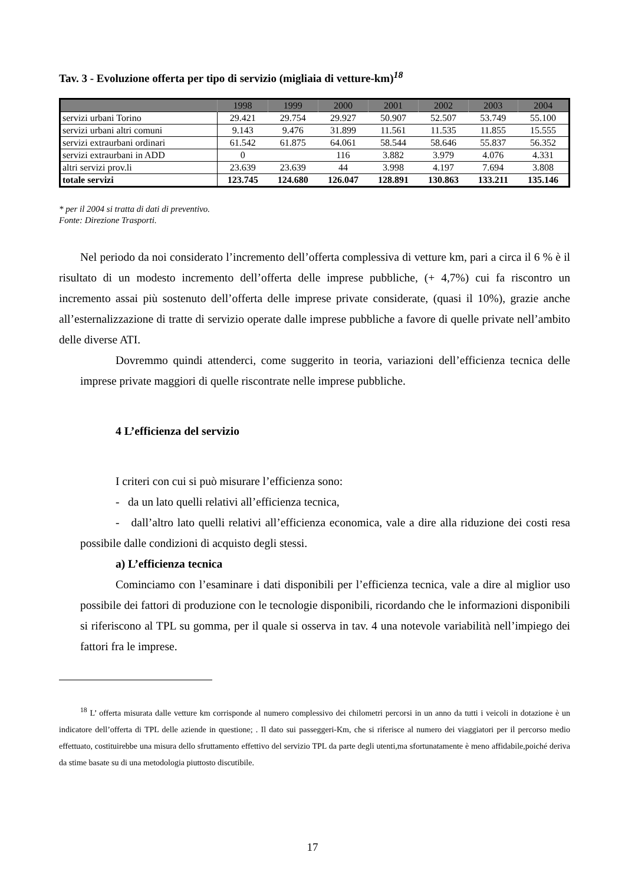Tav. 3 - Evoluzione offerta per tipo di servizio (migliaia di vetture-km)<sup>18</sup>
| | 1998 | 1999 | 2000 | 2001 | 2002 | 2003 | 2004 |
| --- | --- | --- | --- | --- | --- | --- | --- |
| servizi urbani Torino | 29.421 | 29.754 | 29.927 | 50.907 | 52.507 | 53.749 | 55.100 |
| servizi urbani altri comuni | 9.143 | 9.476 | 31.899 | 11.561 | 11.535 | 11.855 | 15.555 |
| servizi extraurbani ordinari | 61.542 | 61.875 | 64.061 | 58.544 | 58.646 | 55.837 | 56.352 |
| servizi extraurbani in ADD | 0 | | 116 | 3.882 | 3.979 | 4.076 | 4.331 |
| altri servizi prov.li | 23.639 | 23.639 | 44 | 3.998 | 4.197 | 7.694 | 3.808 |
| totale servizi | 123.745 | 124.680 | 126.047 | 128.891 | 130.863 | 133.211 | 135.146 |
* per il 2004 si tratta di dati di preventivo.
Fonte: Direzione Trasporti.
Nel periodo da noi considerato l’incremento dell’offerta complessiva di vetture km, pari a circa il 6 % è il risultato di un modesto incremento dell’offerta delle imprese pubbliche, (+ 4,7%) cui fa riscontro un incremento assai più sostenuto dell’offerta delle imprese private considerate, (quasi il 10%), grazie anche all’esternalizzazione di tratte di servizio operate dalle imprese pubbliche a favore di quelle private nell’ambito delle diverse ATI.
Dovremmo quindi attenderci, come suggerito in teoria, variazioni dell’efficienza tecnica delle imprese private maggiori di quelle riscontrate nelle imprese pubbliche.
4 L’efficienza del servizio
I criteri con cui si può misurare l’efficienza sono:
- da un lato quelli relativi all’efficienza tecnica,
- dall’altro lato quelli relativi all’efficienza economica, vale a dire alla riduzione dei costi resa possibile dalle condizioni di acquisto degli stessi.
a) L’efficienza tecnica
Cominciamo con l’esaminare i dati disponibili per l’efficienza tecnica, vale a dire al miglior uso possibile dei fattori di produzione con le tecnologie disponibili, ricordando che le informazioni disponibili si riferiscono al TPL su gomma, per il quale si osserva in tav. 4 una notevole variabilità nell’impiego dei fattori fra le imprese.
<sup>18</sup> L’ offerta misurata dalle vetture km corrisponde al numero complessivo dei chilometri percorsi in un anno da tutti i veicoli in dotazione è un indicatore dell’offerta di TPL delle aziende in questione; . Il dato sui passeggeri-Km, che si riferisce al numero dei viaggiatori per il percorso medio effettuato, costituirebbe una misura dello sfruttamento effettivo del servizio TPL da parte degli utenti,ma sfortunatamente è meno affidabile,poiché deriva da stime basate su di una metodologia piuttosto discutibile.
17